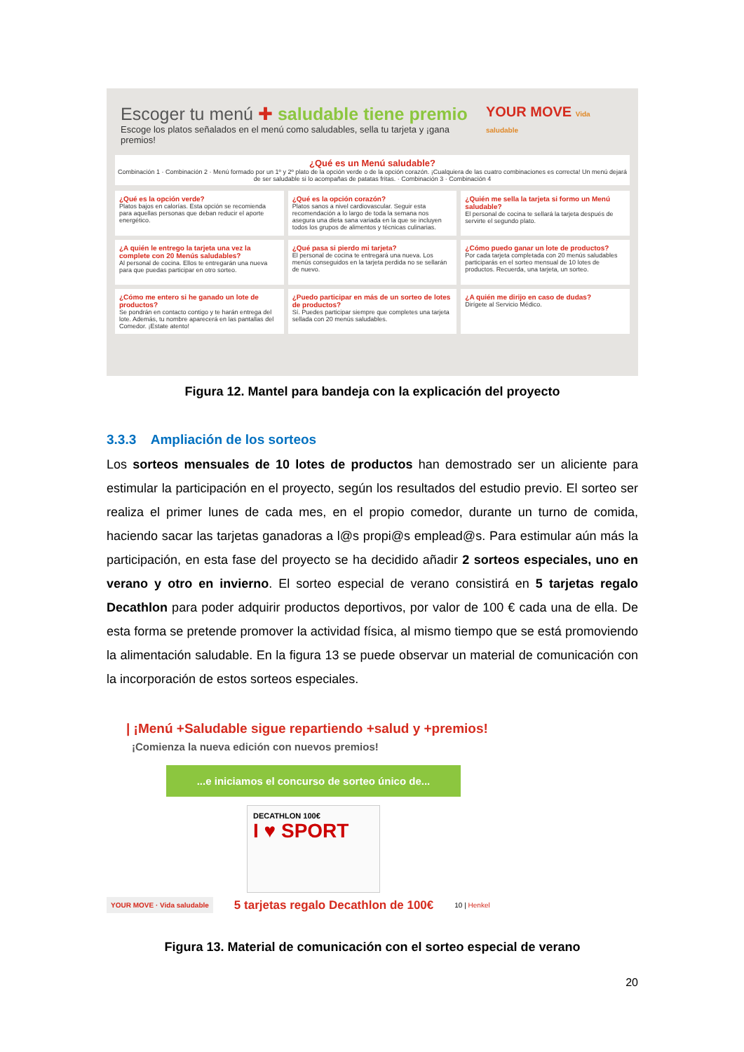Escoger tu menú ✚ saludable tiene premio
Escoge los platos señalados en el menú como saludables, sella tu tarjeta y ¡gana premios!
YOUR MOVE Vida saludable
¿Qué es un Menú saludable?
Combinación 1 · Combinación 2 · Menú formado por un 1º y 2º plato de la opción verde o de la opción corazón. ¡Cualquiera de las cuatro combinaciones es correcta! Un menú dejará de ser saludable si lo acompañas de patatas fritas. · Combinación 3 · Combinación 4
¿Qué es la opción verde?
Platos bajos en calorías. Esta opción se recomienda para aquellas personas que deban reducir el aporte energético.
¿Qué es la opción corazón?
Platos sanos a nivel cardiovascular. Seguir esta recomendación a lo largo de toda la semana nos asegura una dieta sana variada en la que se incluyen todos los grupos de alimentos y técnicas culinarias.
¿Quién me sella la tarjeta si formo un Menú saludable?
El personal de cocina te sellará la tarjeta después de servirte el segundo plato.
¿A quién le entrego la tarjeta una vez la complete con 20 Menús saludables?
Al personal de cocina. Ellos te entregarán una nueva para que puedas participar en otro sorteo.
¿Qué pasa si pierdo mi tarjeta?
El personal de cocina te entregará una nueva. Los menús conseguidos en la tarjeta perdida no se sellarán de nuevo.
¿Cómo puedo ganar un lote de productos?
Por cada tarjeta completada con 20 menús saludables participarás en el sorteo mensual de 10 lotes de productos. Recuerda, una tarjeta, un sorteo.
¿Cómo me entero si he ganado un lote de productos?
Se pondrán en contacto contigo y te harán entrega del lote. Además, tu nombre aparecerá en las pantallas del Comedor. ¡Estate atento!
¿Puedo participar en más de un sorteo de lotes de productos?
Sí. Puedes participar siempre que completes una tarjeta sellada con 20 menús saludables.
¿A quién me dirijo en caso de dudas?
Dirígete al Servicio Médico.
Figura 12. Mantel para bandeja con la explicación del proyecto
3.3.3 Ampliación de los sorteos
Los sorteos mensuales de 10 lotes de productos han demostrado ser un aliciente para estimular la participación en el proyecto, según los resultados del estudio previo. El sorteo ser realiza el primer lunes de cada mes, en el propio comedor, durante un turno de comida, haciendo sacar las tarjetas ganadoras a l@s propi@s emplead@s. Para estimular aún más la participación, en esta fase del proyecto se ha decidido añadir 2 sorteos especiales, uno en verano y otro en invierno. El sorteo especial de verano consistirá en 5 tarjetas regalo Decathlon para poder adquirir productos deportivos, por valor de 100 € cada una de ella. De esta forma se pretende promover la actividad física, al mismo tiempo que se está promoviendo la alimentación saludable. En la figura 13 se puede observar un material de comunicación con la incorporación de estos sorteos especiales.
| ¡Menú +Saludable sigue repartiendo +salud y +premios!
¡Comienza la nueva edición con nuevos premios!
...e iniciamos el concurso de sorteo único de...
DECATHLON 100€
I ♥ SPORT
YOUR MOVE · Vida saludable 5 tarjetas regalo Decathlon de 100€ 10 | Henkel
Figura 13. Material de comunicación con el sorteo especial de verano
20